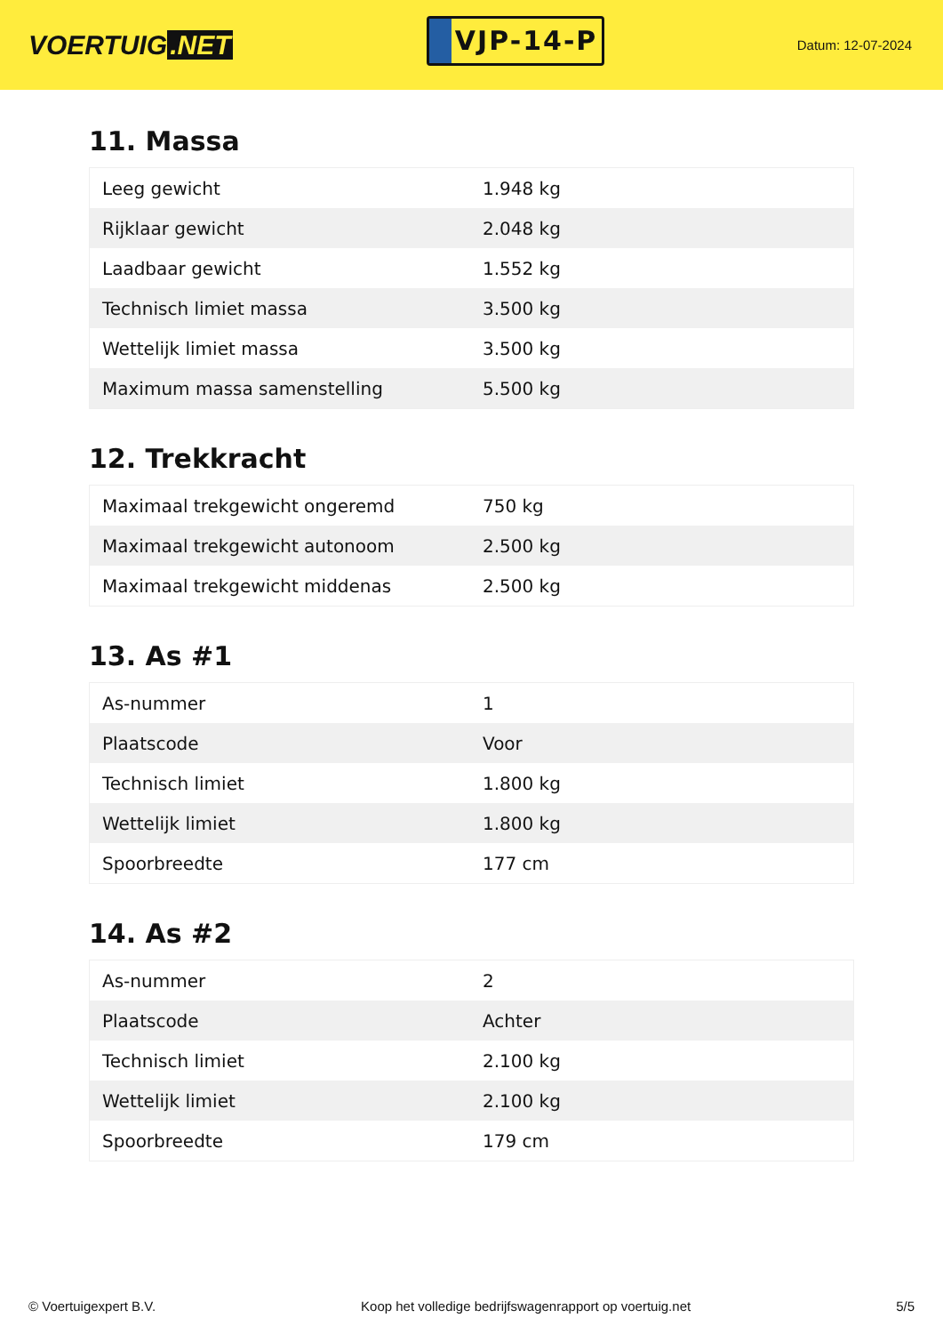VOERTUIG.NET
VJP-14-P
Datum: 12-07-2024
11. Massa
| Leeg gewicht | 1.948 kg |
| Rijklaar gewicht | 2.048 kg |
| Laadbaar gewicht | 1.552 kg |
| Technisch limiet massa | 3.500 kg |
| Wettelijk limiet massa | 3.500 kg |
| Maximum massa samenstelling | 5.500 kg |
12. Trekkracht
| Maximaal trekgewicht ongeremd | 750 kg |
| Maximaal trekgewicht autonoom | 2.500 kg |
| Maximaal trekgewicht middenas | 2.500 kg |
13. As #1
| As-nummer | 1 |
| Plaatscode | Voor |
| Technisch limiet | 1.800 kg |
| Wettelijk limiet | 1.800 kg |
| Spoorbreedte | 177 cm |
14. As #2
| As-nummer | 2 |
| Plaatscode | Achter |
| Technisch limiet | 2.100 kg |
| Wettelijk limiet | 2.100 kg |
| Spoorbreedte | 179 cm |
© Voertuigexpert B.V. Koop het volledige bedrijfswagenrapport op voertuig.net 5/5